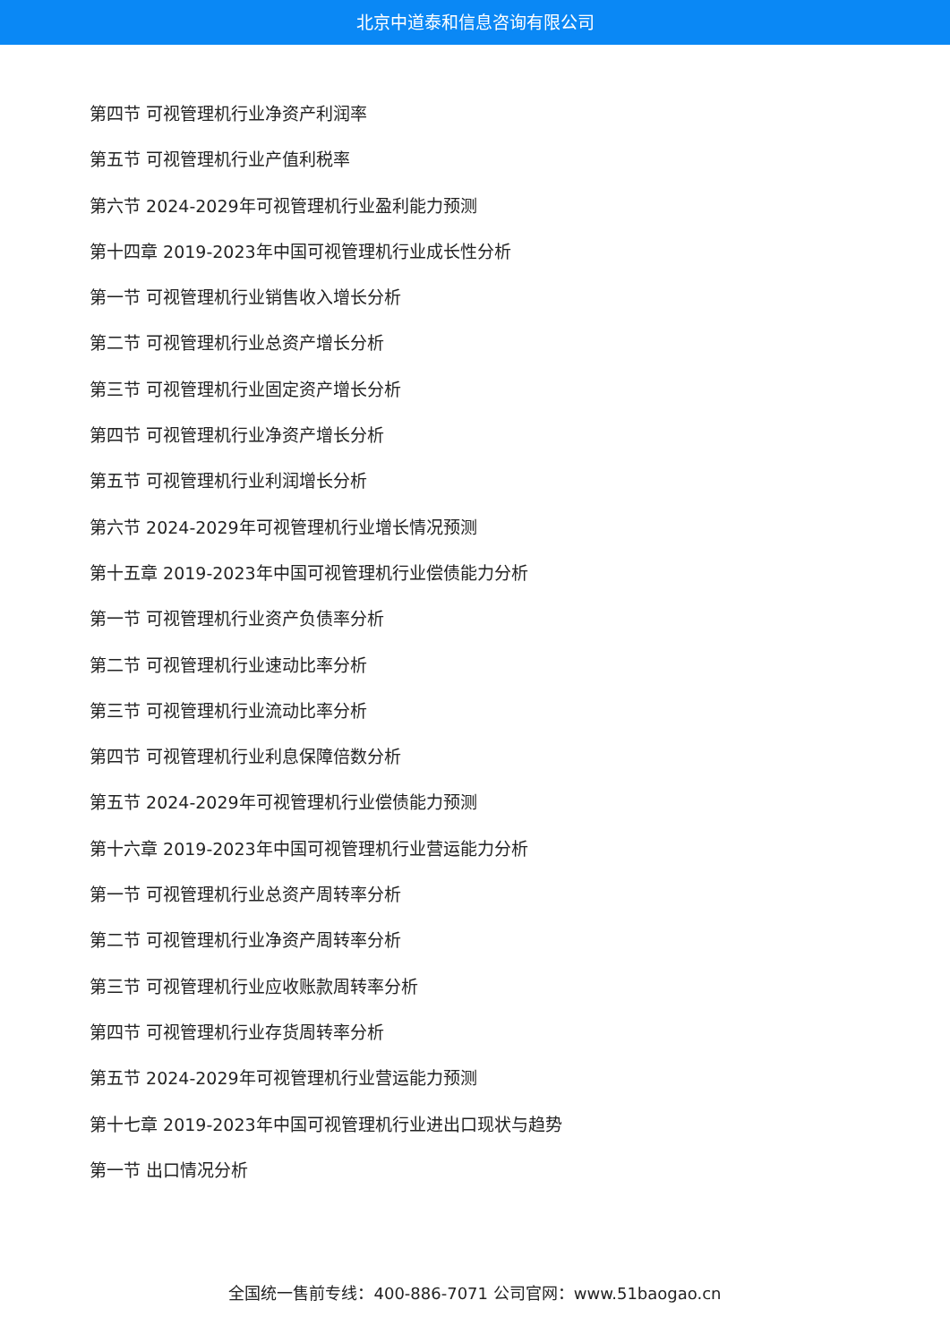北京中道泰和信息咨询有限公司
第四节 可视管理机行业净资产利润率
第五节 可视管理机行业产值利税率
第六节 2024-2029年可视管理机行业盈利能力预测
第十四章 2019-2023年中国可视管理机行业成长性分析
第一节 可视管理机行业销售收入增长分析
第二节 可视管理机行业总资产增长分析
第三节 可视管理机行业固定资产增长分析
第四节 可视管理机行业净资产增长分析
第五节 可视管理机行业利润增长分析
第六节 2024-2029年可视管理机行业增长情况预测
第十五章 2019-2023年中国可视管理机行业偿债能力分析
第一节 可视管理机行业资产负债率分析
第二节 可视管理机行业速动比率分析
第三节 可视管理机行业流动比率分析
第四节 可视管理机行业利息保障倍数分析
第五节 2024-2029年可视管理机行业偿债能力预测
第十六章 2019-2023年中国可视管理机行业营运能力分析
第一节 可视管理机行业总资产周转率分析
第二节 可视管理机行业净资产周转率分析
第三节 可视管理机行业应收账款周转率分析
第四节 可视管理机行业存货周转率分析
第五节 2024-2029年可视管理机行业营运能力预测
第十七章 2019-2023年中国可视管理机行业进出口现状与趋势
第一节 出口情况分析
全国统一售前专线：400-886-7071 公司官网：www.51baogao.cn